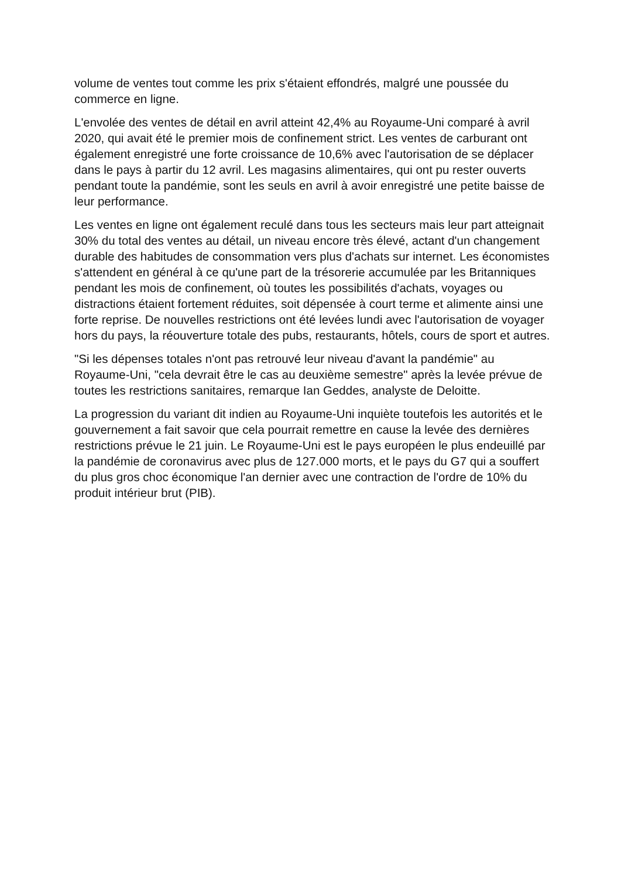volume de ventes tout comme les prix s'étaient effondrés, malgré une poussée du commerce en ligne.
L'envolée des ventes de détail en avril atteint 42,4% au Royaume-Uni comparé à avril 2020, qui avait été le premier mois de confinement strict. Les ventes de carburant ont également enregistré une forte croissance de 10,6% avec l'autorisation de se déplacer dans le pays à partir du 12 avril. Les magasins alimentaires, qui ont pu rester ouverts pendant toute la pandémie, sont les seuls en avril à avoir enregistré une petite baisse de leur performance.
Les ventes en ligne ont également reculé dans tous les secteurs mais leur part atteignait 30% du total des ventes au détail, un niveau encore très élevé, actant d'un changement durable des habitudes de consommation vers plus d'achats sur internet. Les économistes s'attendent en général à ce qu'une part de la trésorerie accumulée par les Britanniques pendant les mois de confinement, où toutes les possibilités d'achats, voyages ou distractions étaient fortement réduites, soit dépensée à court terme et alimente ainsi une forte reprise. De nouvelles restrictions ont été levées lundi avec l'autorisation de voyager hors du pays, la réouverture totale des pubs, restaurants, hôtels, cours de sport et autres.
"Si les dépenses totales n'ont pas retrouvé leur niveau d'avant la pandémie" au Royaume-Uni, "cela devrait être le cas au deuxième semestre" après la levée prévue de toutes les restrictions sanitaires, remarque Ian Geddes, analyste de Deloitte.
La progression du variant dit indien au Royaume-Uni inquiète toutefois les autorités et le gouvernement a fait savoir que cela pourrait remettre en cause la levée des dernières restrictions prévue le 21 juin. Le Royaume-Uni est le pays européen le plus endeuillé par la pandémie de coronavirus avec plus de 127.000 morts, et le pays du G7 qui a souffert du plus gros choc économique l'an dernier avec une contraction de l'ordre de 10% du produit intérieur brut (PIB).